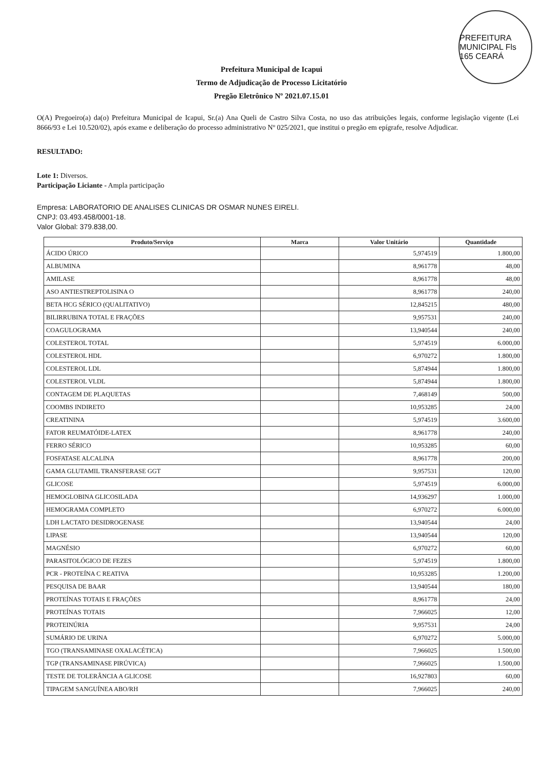PREFEITURA MUNICIPAL Fls 165 CEARÁ
Prefeitura Municipal de Icapui
Termo de Adjudicação de Processo Licitatório
Pregão Eletrônico Nº 2021.07.15.01
O(A) Pregoeiro(a) da(o) Prefeitura Municipal de Icapui, Sr.(a) Ana Queli de Castro Silva Costa, no uso das atribuições legais, conforme legislação vigente (Lei 8666/93 e Lei 10.520/02), após exame e deliberação do processo administrativo Nº 025/2021, que institui o pregão em epígrafe, resolve Adjudicar.
RESULTADO:
Lote 1: Diversos.
Participação Liciante - Ampla participação
Empresa: LABORATORIO DE ANALISES CLINICAS DR OSMAR NUNES EIRELI.
CNPJ: 03.493.458/0001-18.
Valor Global: 379.838,00.
| Produto/Serviço | Marca | Valor Unitário | Quantidade |
| --- | --- | --- | --- |
| ÁCIDO ÚRICO | | 5,974519 | 1.800,00 |
| ALBUMINA | | 8,961778 | 48,00 |
| AMILASE | | 8,961778 | 48,00 |
| ASO ANTIESTREPTOLISINA O | | 8,961778 | 240,00 |
| BETA HCG SÉRICO (QUALITATIVO) | | 12,845215 | 480,00 |
| BILIRRUBINA TOTAL E FRAÇÕES | | 9,957531 | 240,00 |
| COAGULOGRAMA | | 13,940544 | 240,00 |
| COLESTEROL TOTAL | | 5,974519 | 6.000,00 |
| COLESTEROL HDL | | 6,970272 | 1.800,00 |
| COLESTEROL LDL | | 5,874944 | 1.800,00 |
| COLESTEROL VLDL | | 5,874944 | 1.800,00 |
| CONTAGEM DE PLAQUETAS | | 7,468149 | 500,00 |
| COOMBS INDIRETO | | 10,953285 | 24,00 |
| CREATININA | | 5,974519 | 3.600,00 |
| FATOR REUMATÓIDE-LATEX | | 8,961778 | 240,00 |
| FERRO SÉRICO | | 10,953285 | 60,00 |
| FOSFATASE ALCALINA | | 8,961778 | 200,00 |
| GAMA GLUTAMIL TRANSFERASE GGT | | 9,957531 | 120,00 |
| GLICOSE | | 5,974519 | 6.000,00 |
| HEMOGLOBINA GLICOSILADA | | 14,936297 | 1.000,00 |
| HEMOGRAMA COMPLETO | | 6,970272 | 6.000,00 |
| LDH LACTATO DESIDROGENASE | | 13,940544 | 24,00 |
| LIPASE | | 13,940544 | 120,00 |
| MAGNÉSIO | | 6,970272 | 60,00 |
| PARASITOLÓGICO DE FEZES | | 5,974519 | 1.800,00 |
| PCR - PROTEÍNA C REATIVA | | 10,953285 | 1.200,00 |
| PESQUISA DE BAAR | | 13,940544 | 180,00 |
| PROTEÍNAS TOTAIS E FRAÇÕES | | 8,961778 | 24,00 |
| PROTEÍNAS TOTAIS | | 7,966025 | 12,00 |
| PROTEINÚRIA | | 9,957531 | 24,00 |
| SUMÁRIO DE URINA | | 6,970272 | 5.000,00 |
| TGO (TRANSAMINASE OXALACÉTICA) | | 7,966025 | 1.500,00 |
| TGP (TRANSAMINASE PIRÚVICA) | | 7,966025 | 1.500,00 |
| TESTE DE TOLERÂNCIA A GLICOSE | | 16,927803 | 60,00 |
| TIPAGEM SANGUÍNEA ABO/RH | | 7,966025 | 240,00 |